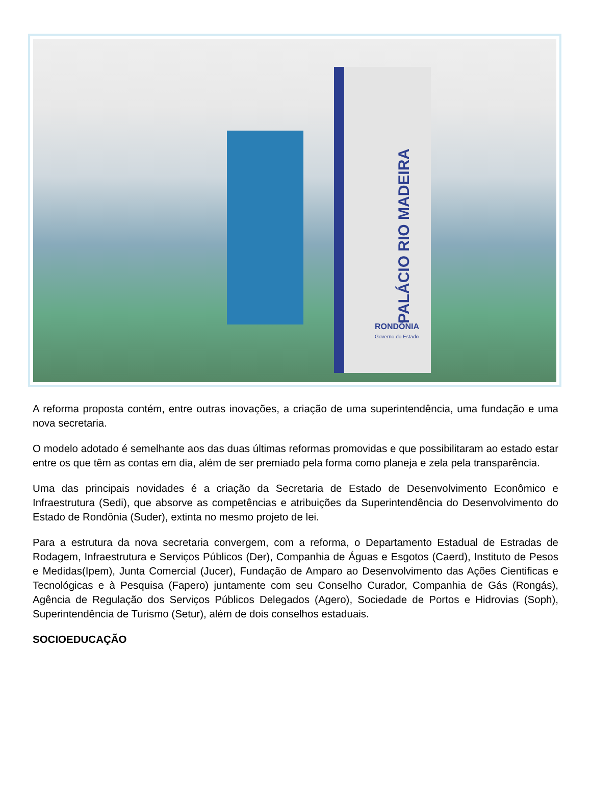PALÁCIO RIO MADEIRA
RONDÔNIA
Governo do Estado
A reforma proposta contém, entre outras inovações, a criação de uma superintendência, uma fundação e uma nova secretaria.
O modelo adotado é semelhante aos das duas últimas reformas promovidas e que possibilitaram ao estado estar entre os que têm as contas em dia, além de ser premiado pela forma como planeja e zela pela transparência.
Uma das principais novidades é a criação da Secretaria de Estado de Desenvolvimento Econômico e Infraestrutura (Sedi), que absorve as competências e atribuições da Superintendência do Desenvolvimento do Estado de Rondônia (Suder), extinta no mesmo projeto de lei.
Para a estrutura da nova secretaria convergem, com a reforma, o Departamento Estadual de Estradas de Rodagem, Infraestrutura e Serviços Públicos (Der), Companhia de Águas e Esgotos (Caerd), Instituto de Pesos e Medidas(Ipem), Junta Comercial (Jucer), Fundação de Amparo ao Desenvolvimento das Ações Cientificas e Tecnológicas e à Pesquisa (Fapero) juntamente com seu Conselho Curador, Companhia de Gás (Rongás), Agência de Regulação dos Serviços Públicos Delegados (Agero), Sociedade de Portos e Hidrovias (Soph), Superintendência de Turismo (Setur), além de dois conselhos estaduais.
SOCIOEDUCAÇÃO